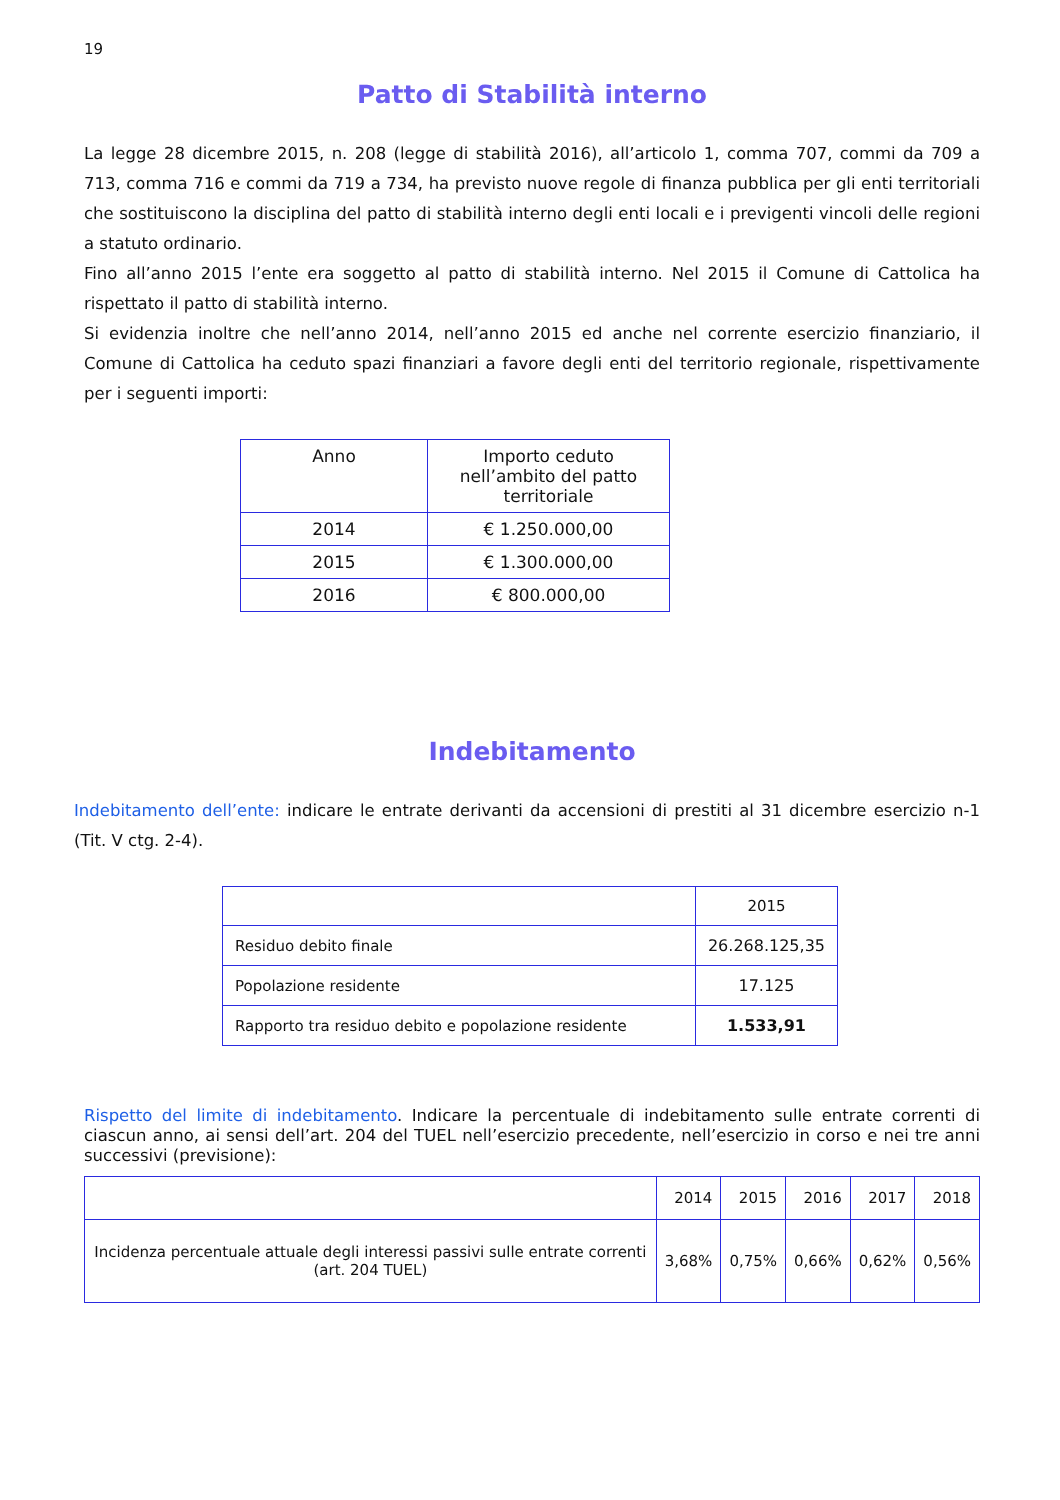19
Patto di Stabilità interno
La legge 28 dicembre 2015, n. 208 (legge di stabilità 2016), all’articolo 1, comma 707, commi da 709 a 713, comma 716 e commi da 719 a 734, ha previsto nuove regole di finanza pubblica per gli enti territoriali che sostituiscono la disciplina del patto di stabilità interno degli enti locali e i previgenti vincoli delle regioni a statuto ordinario.
Fino all’anno 2015 l’ente era soggetto al patto di stabilità interno. Nel 2015 il Comune di Cattolica ha rispettato il patto di stabilità interno.
Si evidenzia inoltre che nell’anno 2014, nell’anno 2015 ed anche nel corrente esercizio finanziario, il Comune di Cattolica ha ceduto spazi finanziari a favore degli enti del territorio regionale, rispettivamente per i seguenti importi:
| Anno | Importo ceduto nell’ambito del patto territoriale |
| --- | --- |
| 2014 | € 1.250.000,00 |
| 2015 | € 1.300.000,00 |
| 2016 | € 800.000,00 |
Indebitamento
Indebitamento dell’ente: indicare le entrate derivanti da accensioni di prestiti al 31 dicembre esercizio n-1 (Tit. V ctg. 2-4).
| | 2015 |
| --- | --- |
| Residuo debito finale | 26.268.125,35 |
| Popolazione residente | 17.125 |
| Rapporto tra residuo debito e popolazione residente | 1.533,91 |
Rispetto del limite di indebitamento. Indicare la percentuale di indebitamento sulle entrate correnti di ciascun anno, ai sensi dell’art. 204 del TUEL nell’esercizio precedente, nell’esercizio in corso e nei tre anni successivi (previsione):
| | 2014 | 2015 | 2016 | 2017 | 2018 |
| --- | --- | --- | --- | --- | --- |
| Incidenza percentuale attuale degli interessi passivi sulle entrate correnti (art. 204 TUEL) | 3,68% | 0,75% | 0,66% | 0,62% | 0,56% |